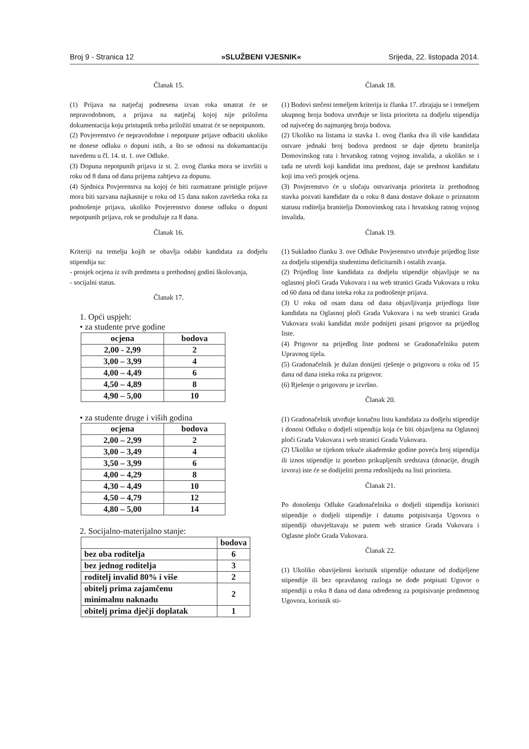Broj 9 - Stranica 12 »SLUŽBENI VJESNIK« Srijeda, 22. listopada 2014.
Članak 15.
(1) Prijava na natječaj podnesena izvan roka smatrat će se nepravodobnom, a prijava na natječaj kojoj nije priložena dokumentacija koju pristupnik treba priložiti smatrat će se nepotpunom.
(2) Povjerenstvo će nepravodobne i nepotpune prijave odbaciti ukoliko ne donese odluku o dopuni istih, a što se odnosi na dokumantaciju navedenu u čl. 14. st. 1. ove Odluke.
(3) Dopuna nepotpunih prijava iz st. 2. ovog članka mora se izvršiti u roku od 8 dana od dana prijema zahtjeva za dopunu.
(4) Sjednica Povjerenstva na kojoj će biti razmatrane pristigle prijave mora biti sazvana najkasnije u roku od 15 dana nakon završetka roka za podnošenje prijava, ukoliko Povjerenstvo donese odluku o dopuni nepotpunih prijava, rok se produžuje za 8 dana.
Članak 16.
Kriteriji na temelju kojih se obavlja odabir kandidata za dodjelu stipendija su:
- prosjek ocjena iz svih predmeta u prethodnoj godini školovanja,
- socijalni status.
Članak 17.
1. Opći uspjeh:
• za studente prve godine
| ocjena | bodova |
| --- | --- |
| 2,00 - 2,99 | 2 |
| 3,00 – 3,99 | 4 |
| 4,00 – 4,49 | 6 |
| 4,50 – 4,89 | 8 |
| 4,90 – 5,00 | 10 |
• za studente druge i viših godina
| ocjena | bodova |
| --- | --- |
| 2,00 – 2,99 | 2 |
| 3,00 – 3,49 | 4 |
| 3,50 – 3,99 | 6 |
| 4,00 – 4,29 | 8 |
| 4,30 – 4,49 | 10 |
| 4,50 – 4,79 | 12 |
| 4,80 – 5,00 | 14 |
2. Socijalno-materijalno stanje:
| | bodova |
| --- | --- |
| bez oba roditelja | 6 |
| bez jednog roditelja | 3 |
| roditelj invalid 80% i više | 2 |
| obitelj prima zajamčenu minimalnu naknadu | 2 |
| obitelj prima dječji doplatak | 1 |
Članak 18.
(1) Bodovi stečeni temeljem kriterija iz članka 17. zbrajaju se i temeljem ukupnog broja bodova utvrđuje se lista prioriteta za dodjelu stipendija od najvećeg do najmanjeg broja bodova.
(2) Ukoliko na listama iz stavka 1. ovog članka dva ili više kandidata ostvare jednaki broj bodova prednost se daje djetetu branitelja Domovinskog rata i hrvatskog ratnog vojnog invalida, a ukoliko se i tada ne utvrdi koji kandidat ima prednost, daje se prednost kandidatu koji ima veći prosjek ocjena.
(3) Povjerenstvo će u slučaju ostvarivanja prioriteta iz prethodnog stavka pozvati kandidate da u roku 8 dana dostave dokaze o priznatom statusu roditelja branitelja Domovinskog rata i hrvatskog ratnog vojnog invalida.
Članak 19.
(1) Sukladno članku 3. ove Odluke Povjerenstvo utvrđuje prijedlog liste za dodjelu stipendija studentima deficitarnih i ostalih zvanja.
(2) Prijedlog liste kandidata za dodjelu stipendije objavljuje se na oglasnoj ploči Grada Vukovara i na web stranici Grada Vukovara u roku od 60 dana od dana isteka roka za podnošenje prijava.
(3) U roku od osam dana od dana objavljivanja prijedloga liste kandidata na Oglasnoj ploči Grada Vukovara i na web stranici Grada Vukovara svaki kandidat može podnijeti pisani prigovor na prijedlog liste.
(4) Prigovor na prijedlog liste podnosi se Gradonačelniku putem Upravnog tijela.
(5) Gradonačelnik je dužan donijeti rješenje o prigovoru u roku od 15 dana od dana isteka roka za prigovor.
(6) Rješenje o prigovoru je izvršno.
Članak 20.
(1) Gradonačelnik utvrđuje konačnu listu kandidata za dodjelu stipendije i donosi Odluku o dodjeli stipendija koja će biti objavljena na Oglasnoj ploči Grada Vukovara i web stranici Grada Vukovara.
(2) Ukoliko se tijekom tekuće akademske godine poveća broj stipendija ili iznos stipendije iz posebno prikupljenih sredstava (donacije, drugih izvora) iste će se dodijeliti prema redoslijedu na listi prioriteta.
Članak 21.
Po donošenju Odluke Gradonačelnika o dodjeli stipendija korisnici stipendije o dodjeli stipendije i datumu potpisivanja Ugovora o stipendiji obavještavaju se putem web stranice Grada Vukovara i Oglasne ploče Grada Vukovara.
Članak 22.
(1) Ukoliko obaviješteni korisnik stipendije odustane od dodijeljene stipendije ili bez opravdanog razloga ne dođe potpisati Ugovor o stipendiji u roku 8 dana od dana određenog za potpisivanje predmetnog Ugovora, korisnik sti-